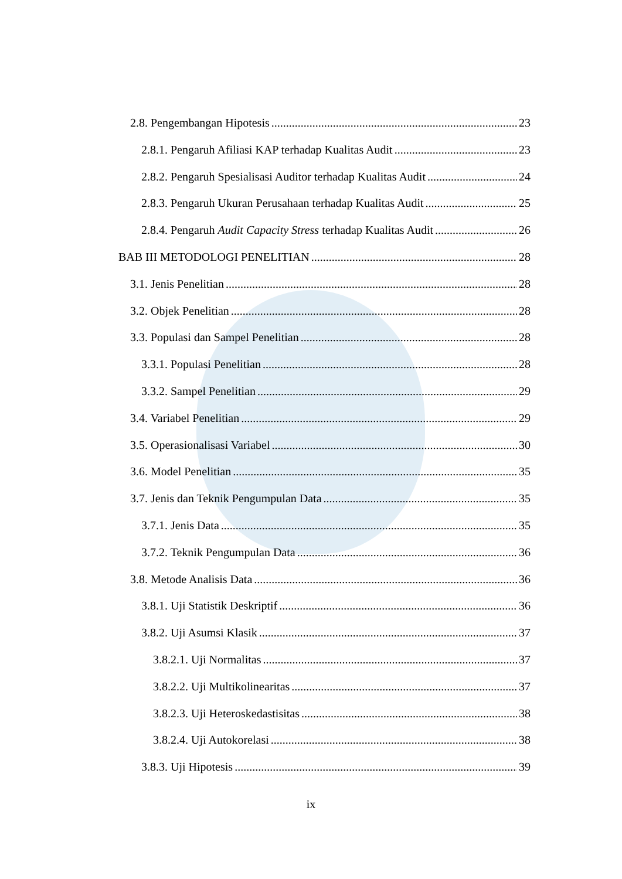2.8. Pengembangan Hipotesis 23
2.8.1. Pengaruh Afiliasi KAP terhadap Kualitas Audit 23
2.8.2. Pengaruh Spesialisasi Auditor terhadap Kualitas Audit 24
2.8.3. Pengaruh Ukuran Perusahaan terhadap Kualitas Audit 25
2.8.4. Pengaruh Audit Capacity Stress terhadap Kualitas Audit 26
BAB III METODOLOGI PENELITIAN 28
3.1. Jenis Penelitian 28
3.2. Objek Penelitian 28
3.3. Populasi dan Sampel Penelitian 28
3.3.1. Populasi Penelitian 28
3.3.2. Sampel Penelitian 29
3.4. Variabel Penelitian 29
3.5. Operasionalisasi Variabel 30
3.6. Model Penelitian 35
3.7. Jenis dan Teknik Pengumpulan Data 35
3.7.1. Jenis Data 35
3.7.2. Teknik Pengumpulan Data 36
3.8. Metode Analisis Data 36
3.8.1. Uji Statistik Deskriptif 36
3.8.2. Uji Asumsi Klasik 37
3.8.2.1. Uji Normalitas 37
3.8.2.2. Uji Multikolinearitas 37
3.8.2.3. Uji Heteroskedastisitas 38
3.8.2.4. Uji Autokorelasi 38
3.8.3. Uji Hipotesis 39
ix